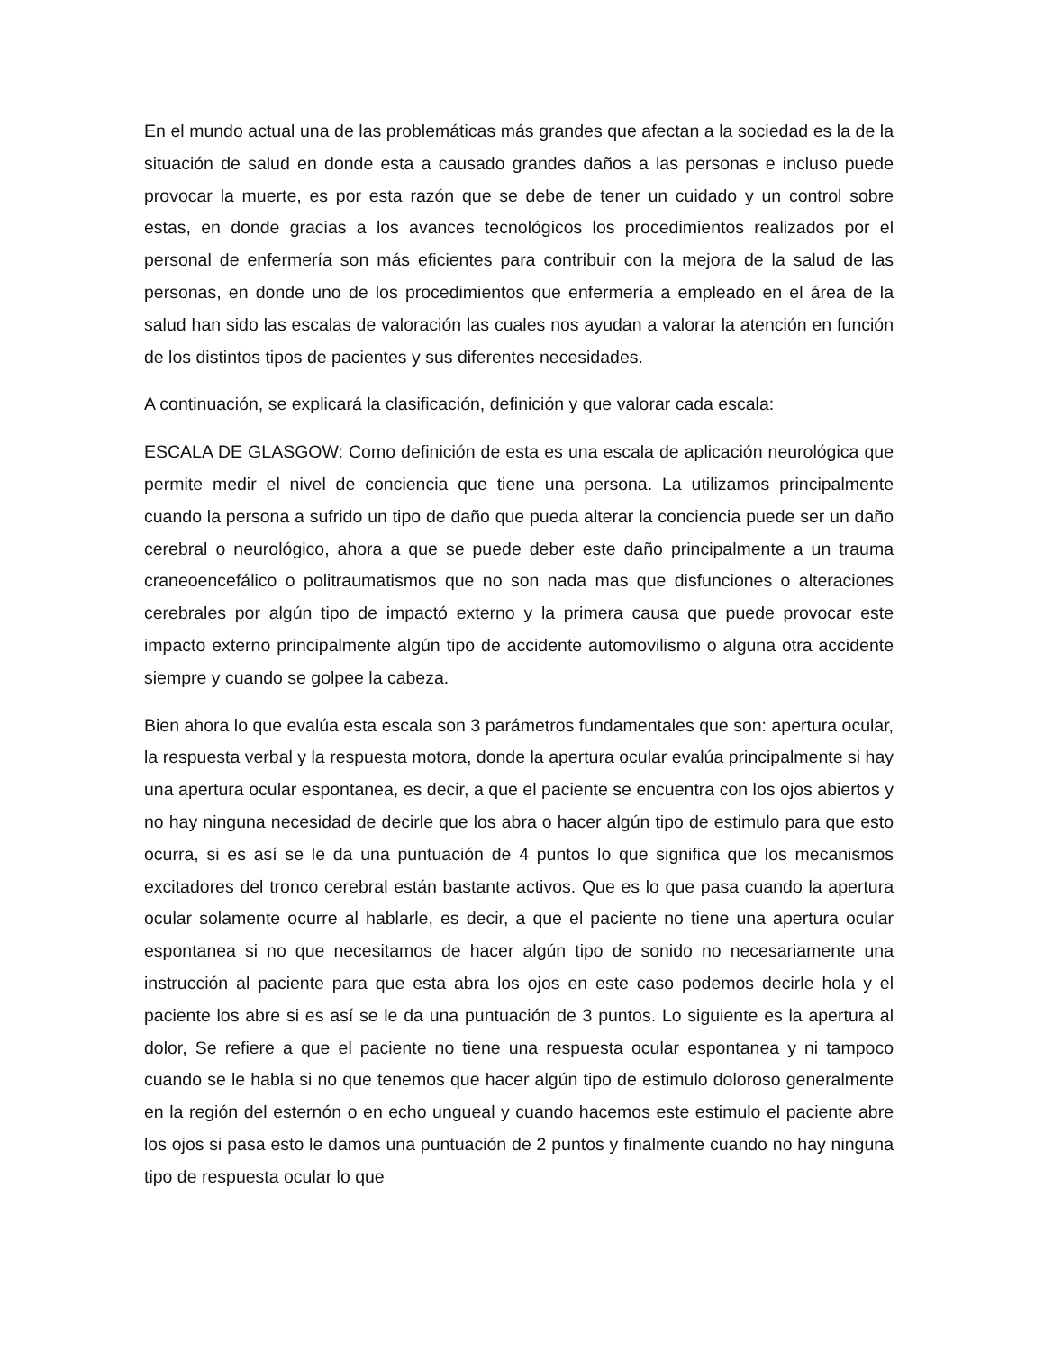En el mundo actual una de las problemáticas más grandes que afectan a la sociedad es la de la situación de salud en donde esta a causado grandes daños a las personas e incluso puede provocar la muerte, es por esta razón que se debe de tener un cuidado y un control sobre estas, en donde gracias a los avances tecnológicos los procedimientos realizados por el personal de enfermería son más eficientes para contribuir con la mejora de la salud de las personas, en donde uno de los procedimientos que enfermería a empleado en el área de la salud han sido las escalas de valoración las cuales nos ayudan a valorar la atención en función de los distintos tipos de pacientes y sus diferentes necesidades.
A continuación, se explicará la clasificación, definición y que valorar cada escala:
ESCALA DE GLASGOW: Como definición de esta es una escala de aplicación neurológica que permite medir el nivel de conciencia que tiene una persona. La utilizamos principalmente cuando la persona a sufrido un tipo de daño que pueda alterar la conciencia puede ser un daño cerebral o neurológico, ahora a que se puede deber este daño principalmente a un trauma craneoencefálico o politraumatismos que no son nada mas que disfunciones o alteraciones cerebrales por algún tipo de impactó externo y la primera causa que puede provocar este impacto externo principalmente algún tipo de accidente automovilismo o alguna otra accidente siempre y cuando se golpee la cabeza.
Bien ahora lo que evalúa esta escala son 3 parámetros fundamentales que son: apertura ocular, la respuesta verbal y la respuesta motora, donde la apertura ocular evalúa principalmente si hay una apertura ocular espontanea, es decir, a que el paciente se encuentra con los ojos abiertos y no hay ninguna necesidad de decirle que los abra o hacer algún tipo de estimulo para que esto ocurra, si es así se le da una puntuación de 4 puntos lo que significa que los mecanismos excitadores del tronco cerebral están bastante activos. Que es lo que pasa cuando la apertura ocular solamente ocurre al hablarle, es decir, a que el paciente no tiene una apertura ocular espontanea si no que necesitamos de hacer algún tipo de sonido no necesariamente una instrucción al paciente para que esta abra los ojos en este caso podemos decirle hola y el paciente los abre si es así se le da una puntuación de 3 puntos. Lo siguiente es la apertura al dolor, Se refiere a que el paciente no tiene una respuesta ocular espontanea y ni tampoco cuando se le habla si no que tenemos que hacer algún tipo de estimulo doloroso generalmente en la región del esternón o en echo ungueal y cuando hacemos este estimulo el paciente abre los ojos si pasa esto le damos una puntuación de 2 puntos y finalmente cuando no hay ninguna tipo de respuesta ocular lo que